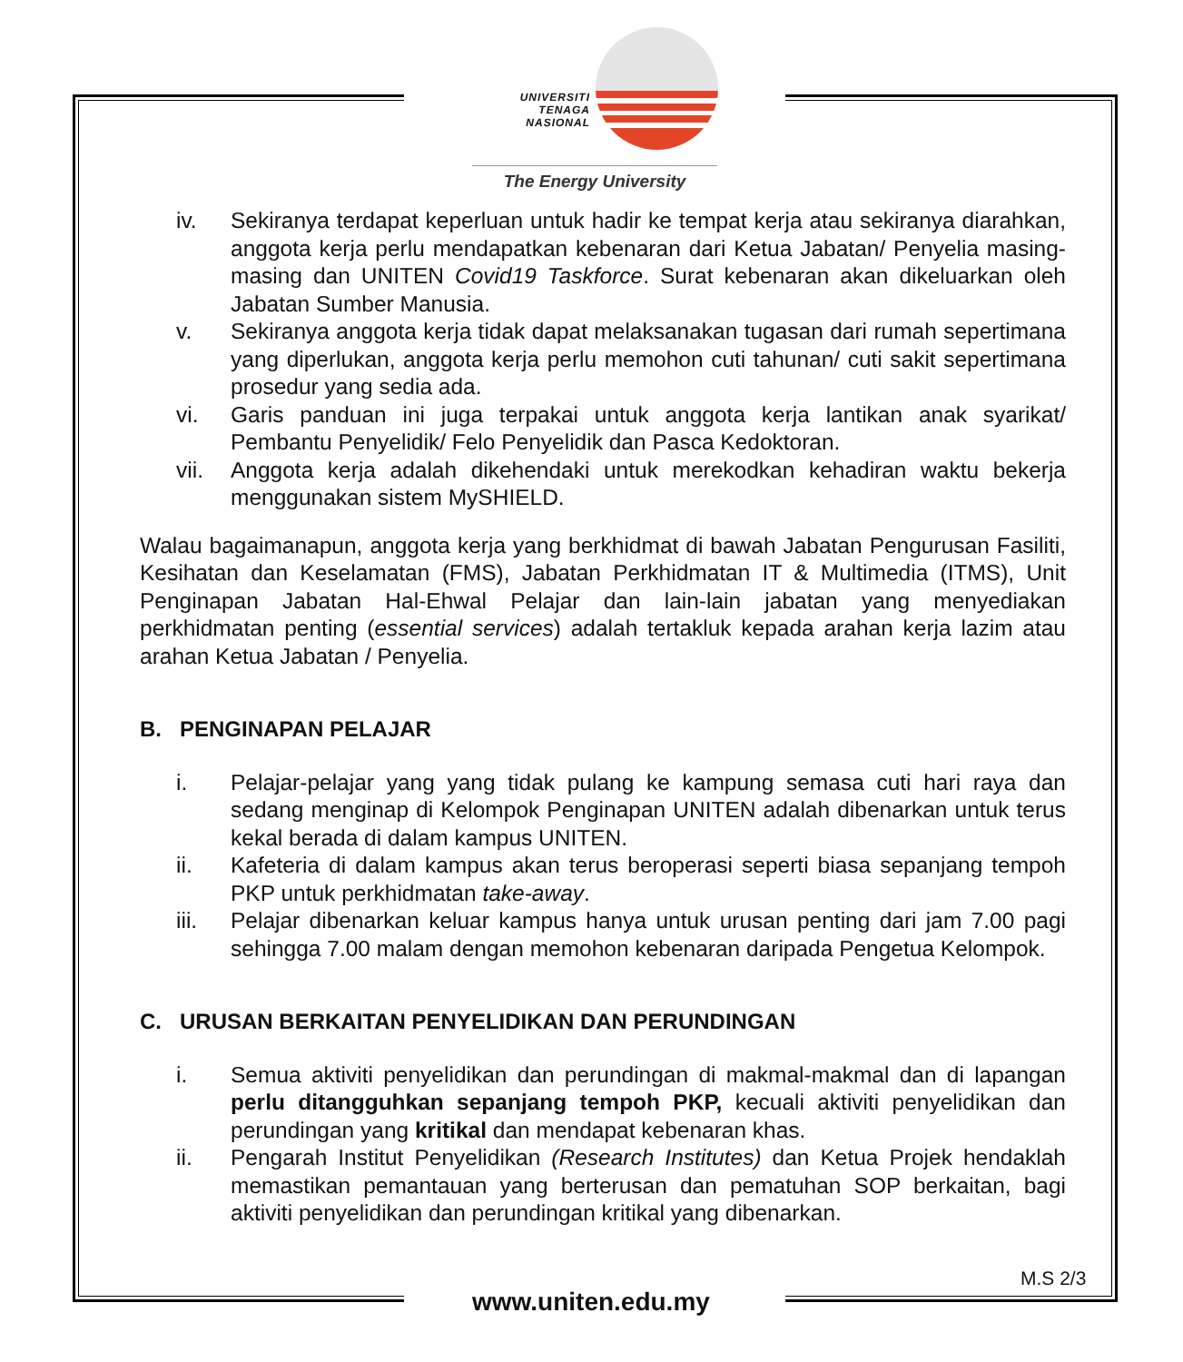UNIVERSITI
TENAGA
NASIONAL
The Energy University
iv. Sekiranya terdapat keperluan untuk hadir ke tempat kerja atau sekiranya diarahkan, anggota kerja perlu mendapatkan kebenaran dari Ketua Jabatan/ Penyelia masing-masing dan UNITEN Covid19 Taskforce. Surat kebenaran akan dikeluarkan oleh Jabatan Sumber Manusia.
v. Sekiranya anggota kerja tidak dapat melaksanakan tugasan dari rumah sepertimana yang diperlukan, anggota kerja perlu memohon cuti tahunan/ cuti sakit sepertimana prosedur yang sedia ada.
vi. Garis panduan ini juga terpakai untuk anggota kerja lantikan anak syarikat/ Pembantu Penyelidik/ Felo Penyelidik dan Pasca Kedoktoran.
vii. Anggota kerja adalah dikehendaki untuk merekodkan kehadiran waktu bekerja menggunakan sistem MySHIELD.
Walau bagaimanapun, anggota kerja yang berkhidmat di bawah Jabatan Pengurusan Fasiliti, Kesihatan dan Keselamatan (FMS), Jabatan Perkhidmatan IT & Multimedia (ITMS), Unit Penginapan Jabatan Hal-Ehwal Pelajar dan lain-lain jabatan yang menyediakan perkhidmatan penting (essential services) adalah tertakluk kepada arahan kerja lazim atau arahan Ketua Jabatan / Penyelia.
B. PENGINAPAN PELAJAR
i. Pelajar-pelajar yang yang tidak pulang ke kampung semasa cuti hari raya dan sedang menginap di Kelompok Penginapan UNITEN adalah dibenarkan untuk terus kekal berada di dalam kampus UNITEN.
ii. Kafeteria di dalam kampus akan terus beroperasi seperti biasa sepanjang tempoh PKP untuk perkhidmatan take-away.
iii. Pelajar dibenarkan keluar kampus hanya untuk urusan penting dari jam 7.00 pagi sehingga 7.00 malam dengan memohon kebenaran daripada Pengetua Kelompok.
C. URUSAN BERKAITAN PENYELIDIKAN DAN PERUNDINGAN
i. Semua aktiviti penyelidikan dan perundingan di makmal-makmal dan di lapangan perlu ditangguhkan sepanjang tempoh PKP, kecuali aktiviti penyelidikan dan perundingan yang kritikal dan mendapat kebenaran khas.
ii. Pengarah Institut Penyelidikan (Research Institutes) dan Ketua Projek hendaklah memastikan pemantauan yang berterusan dan pematuhan SOP berkaitan, bagi aktiviti penyelidikan dan perundingan kritikal yang dibenarkan.
M.S 2/3
www.uniten.edu.my